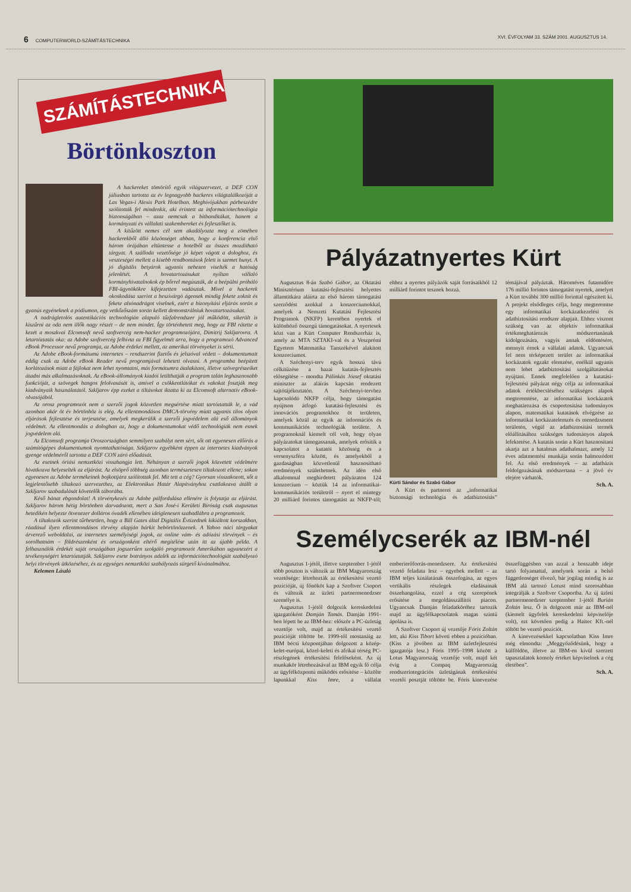6 COMPUTERWORLD-SZÁMÍTÁSTECHNIKA XVI. ÉVFOLYAM 33. SZÁM 2001. AUGUSZTUS 14.
SZÁMÍTÁSTECHNIKA
Börtönkoszton
A hackereket tömörítő egyik világszervezet, a DEF CON júliusban tartotta az év legnagyobb hackeres világtalálkozóját a Las Vegas-i Alexis Park Hotelban. Meghívójukban párbeszédre szólították fel mindenkit, aki érintett az információtechnológia biztonságában – azaz nemcsak a bitbanditákat, hanem a kormányzati és vállalati szakembereket és fejlesztőket is.
A kitűzött nemes cél sem akadályozta meg a zömében hackerekből álló közönséget abban, hogy a konferencia első három órájában eltüntesse a hotelből az összes mozdítható tárgyat. A szálloda vezetősége jó képet vágott a dologhoz, és veszteségei mellett a kisebb rendbontások felett is szemet hunyt. A jó digitális betyárok ugyanis nehezen viselték a hatóság jelenlétét. A hovatartozásukat nyíltan vállaló kormányhivatalnokok ép bőrrel megúszták, de a beépülni próbáló FBI-ügynökökre kifejezetten vadásztak. Mivel a hackerek okoskodása szerint a beszivárgó ágensek mindig fekete zoknit és fekete alsónadrágot viselnek, ezért a bizonyítási eljárás során a gyanús egyéneknek a pódiumon, egy vetkőzőszám során kellett demonstrálniuk hovatartozásukat.
A nadrágletolós autentikációs technológián alapuló tűzfalrendszer jól működött, sikerült is kiszűrni az oda nem illők nagy részét – de nem mindet. Így történhetett meg, hogy az FBI rátette a kezét a moszkvai Elcomsoft nevű szoftvercég nem-hacker programozójára, Dimitrij Szkljarovra. A letartóztatás oka: az Adobe szoftvercég felhívta az FBI figyelmét arra, hogy a programozó Advanced eBook Processor nevű programja, az Adobe érdekei mellett, az amerikai törvényeket is sérti.
Az Adobe eBook-formátumú internetes – rendszerint fizetős és jelszóval védett – dokumentumait eddig csak az Adobe eBook Reader nevű programjával lehetett olvasni. A programba beépített korlátozások miatt a fájlokat nem lehet nyomtatni, más formátumra átalakítani, illetve szövegrészeiket átadni más alkalmazásoknak. Az eBook-állományok kiadói letilthatják a program talán leghasznosabb funkcióját, a szövegek hangos felolvasását is, amivel a csökkentlátókat és vakokat fosztják meg kiadványaik használatától. Szkljarov épp ezeket a tiltásokat iktatta ki az Elcomsoft alternatív eBook-olvasójából.
Az orosz programozót nem a szerzői jogok közvetlen megsértése miatt tartóztatták le, a vád azonban akár öt év börtönhöz is elég. Az ellentmondásos DMCA-törvény miatt ugyanis tilos olyan eljárások fejlesztése és terjesztése, amelyek megkerülik a szerzői jogvédelem alá eső állományok védelmét. Az ellentmondás a dologban az, hogy a dokumentumokat védő technológiák nem esnek jogvédelem alá.
Az Elcomsoft programja Oroszországban semmilyen szabályt nem sért, sőt ott egyenesen előírás a számítógépes dokumentumok nyomtathatósága. Szkljarov egyébként éppen az internetes kiadványok gyenge védelméről tartotta a DEF CON záró előadását.
Az esetnek óriási nemzetközi visszhangja lett. Néhányan a szerzői jogok közvetett védelmére hivatkozva helyeselték az eljárást. Az elsöprő többség azonban természetesen tiltakozott ellene; sokan egyenesen az Adobe termékeinek bojkottjára szólítottak fel. Mit tett a cég? Gyorsan visszakozott, sőt a legjelentősebb tiltakozó szervezethez, az Elektronikus Határ Alapítványhoz csatlakozva átállt a Szkljarov szabadulását követelők táborába.
Késő bánat ebgondolat! A törvénykezés az Adobe pálfordulása ellenére is folytatja az eljárást. Szkljarov három hétig börtönben darvadozott, mert a San José-i Kerületi Bíróság csak augusztus hetedikén helyezte ötvenezer dolláros óvadék ellenében ideiglenesen szabadlábra a programozót.
A tiltakozók szerint tűrhetetlen, hogy a Bill Gates által Digitális Évtizednek kikiáltott korszakban, ráadásul ilyen ellentmondásos törvény alapján bárkit bebörtönözzenek. A Yahoo náci tárgyakat árverező weboldalai, az internetes személyiségi jogok, az online vám- és adózási törvények – és sorolhatnám – földrészenként és országonként eltérő megítélése után itt az újabb példa. A felhasználók érdekét saját országában jogszerűen szolgáló programozót Amerikában ugyanezért a tevékenységért letartóztatják. Szkljarov esete botrányos adalék az információtechnológiát szabályozó helyi törvények ütközéséhez, és az egységes nemzetközi szabályozás sürgető kívánalmához.
Kelemen László
Pályázatnyertes Kürt
Augusztus 8-án Szabó Gábor, az Oktatási Minisztérium kutatási-fejlesztési helyettes államtitkára aláírta az első három támogatási szerződést azokkal a konzorciumokkal, amelyek a Nemzeti Kutatási Fejlesztési Programok (NKFP) keretében nyertek el különböző összegű támogatásokat. A nyertesek közt van a Kürt Computer Rendszerház is, amely az MTA SZTAKI-val és a Veszprémi Egyetem Matematika Tanszékével alakított konzorciumot.
A Széchenyi-terv egyik hosszú távú célkitűzése a hazai kutatás-fejlesztés elősegítése – mondta Pálinkás József oktatási miniszter az aláírás kapcsán rendezett sajtótájékoztatón. A Széchenyi-tervhez kapcsolódó NKFP célja, hogy támogatást nyújtson átfogó kutatási-fejlesztési és innovációs programokhoz öt területen, amelyek közül az egyik az információs és kommunikációs technológiák területe. A programoknál kiemelt cél volt, hogy olyan pályázatokat támogassanak, amelyek erősítik a kapcsolatot a kutatói közösség és a versenyszféra között, és amelyekből a gazdaságban közvetlenül hasznosítható eredmények születhetnek. Az idén első alkalommal meghirdetett pályázaton 124 konzorcium – köztük 14 az informatikai-kommunikációs területről – nyert el mintegy 20 milliárd forintos támogatást az NKFP-től; ehhez a nyertes pályázók saját forrásaikból 12 milliárd forintot tesznek hozzá.
Kürti Sándor és Szabó Gábor
A Kürt és partnerei az „informatikai biztonsági technológia és adatbiztosítás” témájával pályáztak. Hároméves futamidőre 176 millió forintos támogatást nyertek, amelyet a Kürt további 300 millió forinttal egészített ki. A projekt elsődleges célja, hogy megteremtse egy informatikai kockázatkezelési és adatbiztosítási rendszer alapjait. Ehhez viszont szükség van az objektív informatikai értékmeghatározás módszertanának kidolgozására, vagyis annak eldöntésére, mennyit érnek a vállalati adatok. Ugyancsak fel nem térképezett terület az informatikai kockázatok egzakt elemzése, enélkül ugyanis nem lehet adatbiztosítási szolgáltatásokat nyújtani. Ennek megfelelően a kutatási-fejlesztési pályázat négy célja az informatikai adatok értékbecsléséhez szükséges alapok megteremtése, az informatikai kockázatok meghatározása és csoportosítása tudományos alapon, matematikai kutatások elvégzése az informatikai kockázatelemzés és menedzsment területén, végül az adatbiztosítási termék előállításához szükséges tudományos alapok lefektetése. A kutatás során a Kürt hasznosítani akarja azt a hatalmas adathalmazt, amely 12 éves adatmentési munkája során halmozódott fel. Az első eredmények – az adatbázis feldolgozásának módszertana – a jövő év elejére várhatók.
Sch. A.
Személycserék az IBM-nél
Augusztus 1-jétől, illetve szeptember 1-jétől több poszton is változik az IBM Magyarország vezetősége: létrehozták az értékesítési vezető pozícióját, új főnököt kap a Szoftver Csoport és változik az üzleti partnermenedzser személye is.
Augusztus 1-jétől dolgozik kereskedelmi igazgatóként Damján Tamás. Damján 1991-ben lépett be az IBM-hez: először a PC-üzletág vezetője volt, majd az értékesítési vezető pozícióját töltötte be. 1999-től mostanáig az IBM bécsi központjában dolgozott a közép-kelet-európai, közel-keleti és afrikai térség PC-részlegének értékesítési felelőseként. Az új munkakör létrehozásával az IBM egyik fő célja az ügyfélközpontú működés erősítése – közölte lapunkkal Kiss Imre, a vállalat emberierőforrás-menedzsere. Az értékesítési vezető feladata lesz – egyebek mellett – az IBM teljes kínálatának összefogása, az egyes vertikális részlegek eladásainak összehangolása, ezzel a cég szerepének erősítése a megoldásszállítói piacon. Ugyancsak Damján feladatköréhez tartozik majd az ügyfélkapcsolatok magas szintű ápolása is.
A Szoftver Csoport új vezetője Fóris Zoltán lett, aki Kiss Tibort követi ebben a pozícióban. (Kiss a jövőben az IBM üzletfejlesztési igazgatója lesz.) Fóris 1995–1998 között a Lotus Magyarország vezetője volt, majd két évig a Compaq Magyarország rendszerintegrációs üzletágának értékesítési vezetői posztját töltötte be. Fóris kinevezése összefüggésben van azzal a hosszabb ideje tartó folyamattal, amelynek során a belső függetlenséget élvező, bár jogilag mindig is az IBM alá tartozó Lotust mind szorosabban integrálják a Szoftver Csoportba. Az új üzleti partnermenedzser szeptember 1-jétől Burián Zoltán lesz. Ő is dolgozott már az IBM-nél (kiemelt ügyfelek kereskedelmi képviselője volt), ezt követően pedig a Haitec Kft.-nél töltött be vezető pozíciót.
A kinevezésekkel kapcsolatban Kiss Imre még elmondta: „Meggyőződésünk, hogy a külföldön, illetve az IBM-en kívül szerzett tapasztalatok komoly értéket képviselnek a cég életében”.
Sch. A.